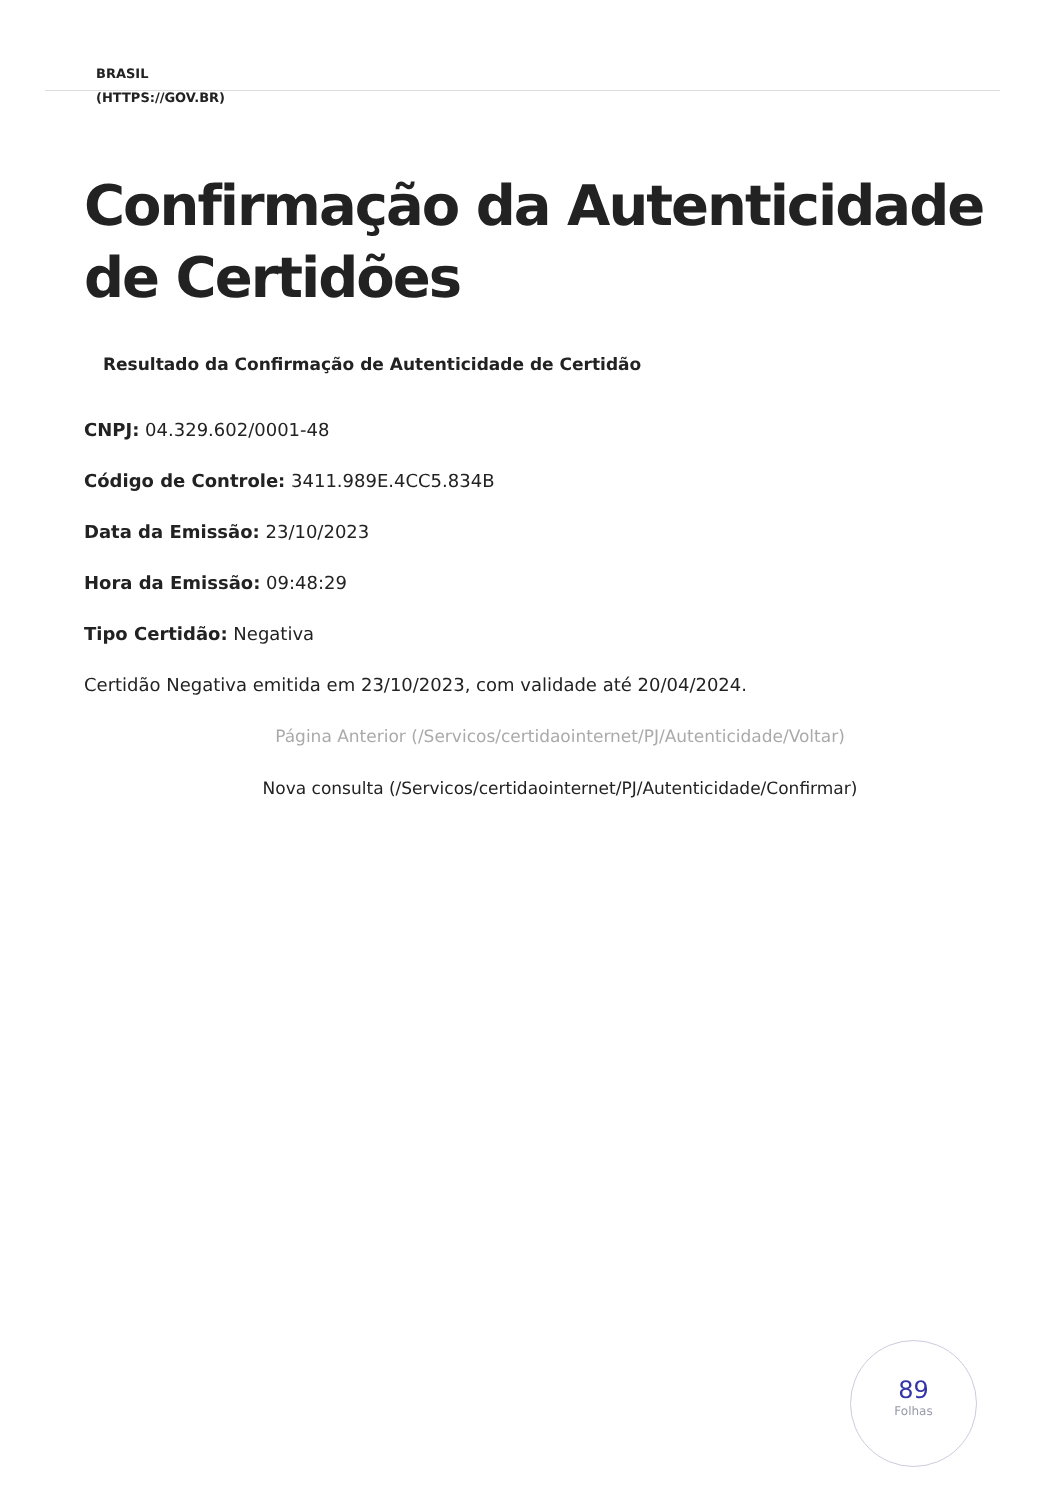BRASIL
(HTTPS://GOV.BR)
Confirmação da Autenticidade de Certidões
Resultado da Confirmação de Autenticidade de Certidão
CNPJ: 04.329.602/0001-48
Código de Controle: 3411.989E.4CC5.834B
Data da Emissão: 23/10/2023
Hora da Emissão: 09:48:29
Tipo Certidão: Negativa
Certidão Negativa emitida em 23/10/2023, com validade até 20/04/2024.
Página Anterior (/Servicos/certidaointernet/PJ/Autenticidade/Voltar)
Nova consulta (/Servicos/certidaointernet/PJ/Autenticidade/Confirmar)
89
Folhas